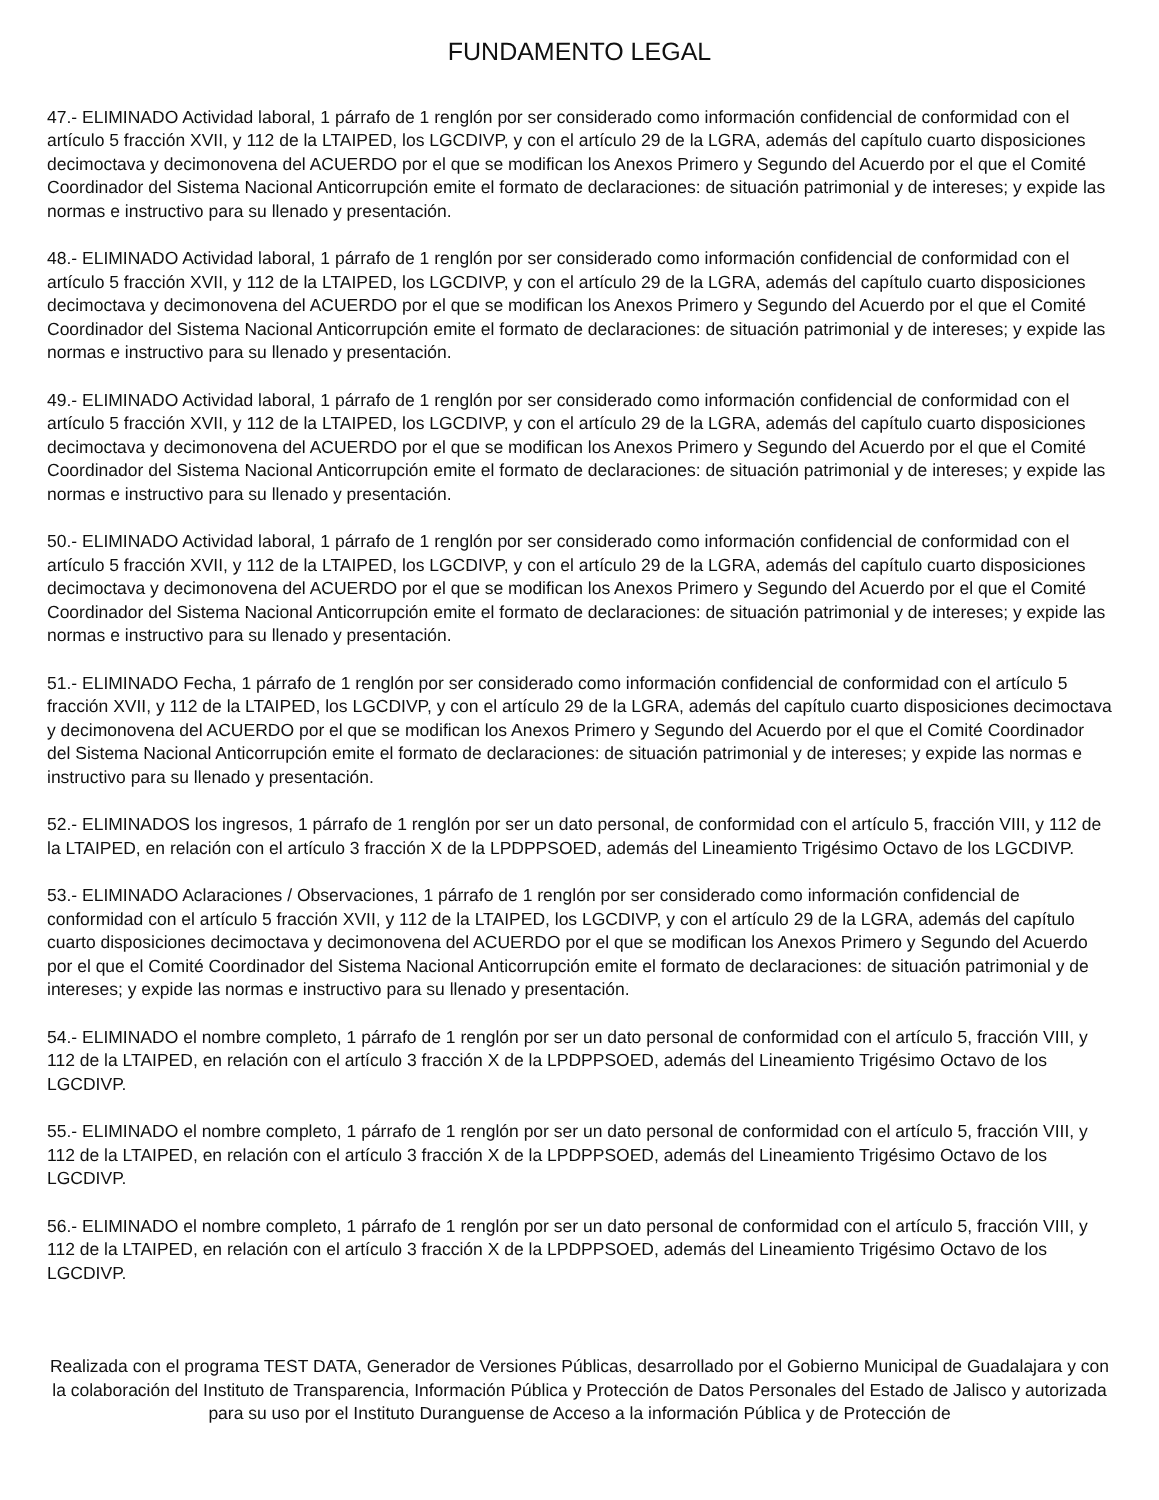FUNDAMENTO LEGAL
47.- ELIMINADO Actividad laboral, 1 párrafo de 1 renglón por ser considerado como información confidencial de conformidad con el artículo 5 fracción XVII, y 112 de la LTAIPED, los LGCDIVP, y con el artículo 29 de la LGRA, además del capítulo cuarto disposiciones decimoctava y decimonovena del ACUERDO por el que se modifican los Anexos Primero y Segundo del Acuerdo por el que el Comité Coordinador del Sistema Nacional Anticorrupción emite el formato de declaraciones: de situación patrimonial y de intereses; y expide las normas e instructivo para su llenado y presentación.
48.- ELIMINADO Actividad laboral, 1 párrafo de 1 renglón por ser considerado como información confidencial de conformidad con el artículo 5 fracción XVII, y 112 de la LTAIPED, los LGCDIVP, y con el artículo 29 de la LGRA, además del capítulo cuarto disposiciones decimoctava y decimonovena del ACUERDO por el que se modifican los Anexos Primero y Segundo del Acuerdo por el que el Comité Coordinador del Sistema Nacional Anticorrupción emite el formato de declaraciones: de situación patrimonial y de intereses; y expide las normas e instructivo para su llenado y presentación.
49.- ELIMINADO Actividad laboral, 1 párrafo de 1 renglón por ser considerado como información confidencial de conformidad con el artículo 5 fracción XVII, y 112 de la LTAIPED, los LGCDIVP, y con el artículo 29 de la LGRA, además del capítulo cuarto disposiciones decimoctava y decimonovena del ACUERDO por el que se modifican los Anexos Primero y Segundo del Acuerdo por el que el Comité Coordinador del Sistema Nacional Anticorrupción emite el formato de declaraciones: de situación patrimonial y de intereses; y expide las normas e instructivo para su llenado y presentación.
50.- ELIMINADO Actividad laboral, 1 párrafo de 1 renglón por ser considerado como información confidencial de conformidad con el artículo 5 fracción XVII, y 112 de la LTAIPED, los LGCDIVP, y con el artículo 29 de la LGRA, además del capítulo cuarto disposiciones decimoctava y decimonovena del ACUERDO por el que se modifican los Anexos Primero y Segundo del Acuerdo por el que el Comité Coordinador del Sistema Nacional Anticorrupción emite el formato de declaraciones: de situación patrimonial y de intereses; y expide las normas e instructivo para su llenado y presentación.
51.- ELIMINADO Fecha, 1 párrafo de 1 renglón por ser considerado como información confidencial de conformidad con el artículo 5 fracción XVII, y 112 de la LTAIPED, los LGCDIVP, y con el artículo 29 de la LGRA, además del capítulo cuarto disposiciones decimoctava y decimonovena del ACUERDO por el que se modifican los Anexos Primero y Segundo del Acuerdo por el que el Comité Coordinador del Sistema Nacional Anticorrupción emite el formato de declaraciones: de situación patrimonial y de intereses; y expide las normas e instructivo para su llenado y presentación.
52.- ELIMINADOS los ingresos, 1 párrafo de 1 renglón por ser un dato personal, de conformidad con el artículo 5, fracción VIII, y 112 de la LTAIPED, en relación con el artículo 3 fracción X de la LPDPPSOED, además del Lineamiento Trigésimo Octavo de los LGCDIVP.
53.- ELIMINADO Aclaraciones / Observaciones, 1 párrafo de 1 renglón por ser considerado como información confidencial de conformidad con el artículo 5 fracción XVII, y 112 de la LTAIPED, los LGCDIVP, y con el artículo 29 de la LGRA, además del capítulo cuarto disposiciones decimoctava y decimonovena del ACUERDO por el que se modifican los Anexos Primero y Segundo del Acuerdo por el que el Comité Coordinador del Sistema Nacional Anticorrupción emite el formato de declaraciones: de situación patrimonial y de intereses; y expide las normas e instructivo para su llenado y presentación.
54.- ELIMINADO el nombre completo, 1 párrafo de 1 renglón por ser un dato personal de conformidad con el artículo 5, fracción VIII, y 112 de la LTAIPED, en relación con el artículo 3 fracción X de la LPDPPSOED, además del Lineamiento Trigésimo Octavo de los LGCDIVP.
55.- ELIMINADO el nombre completo, 1 párrafo de 1 renglón por ser un dato personal de conformidad con el artículo 5, fracción VIII, y 112 de la LTAIPED, en relación con el artículo 3 fracción X de la LPDPPSOED, además del Lineamiento Trigésimo Octavo de los LGCDIVP.
56.- ELIMINADO el nombre completo, 1 párrafo de 1 renglón por ser un dato personal de conformidad con el artículo 5, fracción VIII, y 112 de la LTAIPED, en relación con el artículo 3 fracción X de la LPDPPSOED, además del Lineamiento Trigésimo Octavo de los LGCDIVP.
Realizada con el programa TEST DATA, Generador de Versiones Públicas, desarrollado por el Gobierno Municipal de Guadalajara y con la colaboración del Instituto de Transparencia, Información Pública y Protección de Datos Personales del Estado de Jalisco y autorizada para su uso por el Instituto Duranguense de Acceso a la información Pública y de Protección de